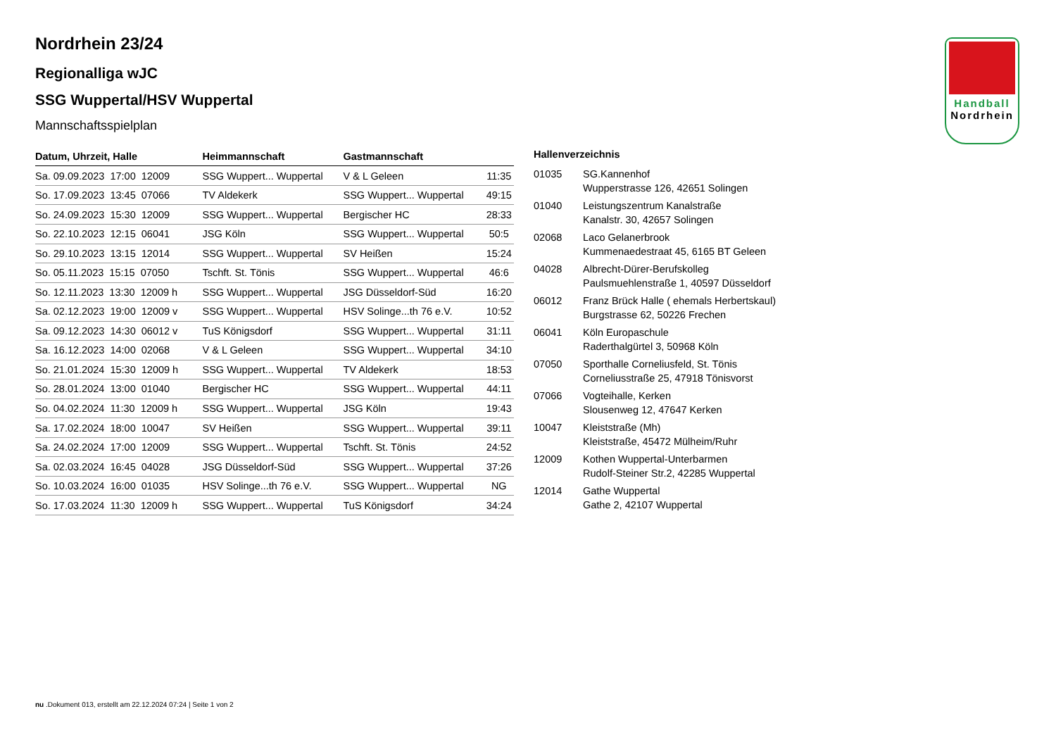Nordrhein 23/24
Regionalliga wJC
SSG Wuppertal/HSV Wuppertal
Mannschaftsspielplan
| Datum, Uhrzeit, Halle | Heimmannschaft | Gastmannschaft | |
| --- | --- | --- | --- |
| Sa. 09.09.2023 17:00 12009 | SSG Wuppert... Wuppertal | V & L Geleen | 11:35 |
| So. 17.09.2023 13:45 07066 | TV Aldekerk | SSG Wuppert... Wuppertal | 49:15 |
| So. 24.09.2023 15:30 12009 | SSG Wuppert... Wuppertal | Bergischer HC | 28:33 |
| So. 22.10.2023 12:15 06041 | JSG Köln | SSG Wuppert... Wuppertal | 50:5 |
| So. 29.10.2023 13:15 12014 | SSG Wuppert... Wuppertal | SV Heißen | 15:24 |
| So. 05.11.2023 15:15 07050 | Tschft. St. Tönis | SSG Wuppert... Wuppertal | 46:6 |
| So. 12.11.2023 13:30 12009 h | SSG Wuppert... Wuppertal | JSG Düsseldorf-Süd | 16:20 |
| Sa. 02.12.2023 19:00 12009 v | SSG Wuppert... Wuppertal | HSV Solinge...th 76 e.V. | 10:52 |
| Sa. 09.12.2023 14:30 06012 v | TuS Königsdorf | SSG Wuppert... Wuppertal | 31:11 |
| Sa. 16.12.2023 14:00 02068 | V & L Geleen | SSG Wuppert... Wuppertal | 34:10 |
| So. 21.01.2024 15:30 12009 h | SSG Wuppert... Wuppertal | TV Aldekerk | 18:53 |
| So. 28.01.2024 13:00 01040 | Bergischer HC | SSG Wuppert... Wuppertal | 44:11 |
| So. 04.02.2024 11:30 12009 h | SSG Wuppert... Wuppertal | JSG Köln | 19:43 |
| Sa. 17.02.2024 18:00 10047 | SV Heißen | SSG Wuppert... Wuppertal | 39:11 |
| Sa. 24.02.2024 17:00 12009 | SSG Wuppert... Wuppertal | Tschft. St. Tönis | 24:52 |
| Sa. 02.03.2024 16:45 04028 | JSG Düsseldorf-Süd | SSG Wuppert... Wuppertal | 37:26 |
| So. 10.03.2024 16:00 01035 | HSV Solinge...th 76 e.V. | SSG Wuppert... Wuppertal | NG |
| So. 17.03.2024 11:30 12009 h | SSG Wuppert... Wuppertal | TuS Königsdorf | 34:24 |
Hallenverzeichnis
| 01035 | SG.Kannenhof Wupperstrasse 126, 42651 Solingen |
| 01040 | Leistungszentrum Kanalstraße Kanalstr. 30, 42657 Solingen |
| 02068 | Laco Gelanerbrook Kummenaedestraat 45, 6165 BT Geleen |
| 04028 | Albrecht-Dürer-Berufskolleg Paulsmuehlenstraße 1, 40597 Düsseldorf |
| 06012 | Franz Brück Halle ( ehemals Herbertskaul) Burgstrasse 62, 50226 Frechen |
| 06041 | Köln Europaschule Raderthalgürtel 3, 50968 Köln |
| 07050 | Sporthalle Corneliusfeld, St. Tönis Corneliusstraße 25, 47918 Tönisvorst |
| 07066 | Vogteihalle, Kerken Slousenweg 12, 47647 Kerken |
| 10047 | Kleiststraße (Mh) Kleiststraße, 45472 Mülheim/Ruhr |
| 12009 | Kothen Wuppertal-Unterbarmen Rudolf-Steiner Str.2, 42285 Wuppertal |
| 12014 | Gathe Wuppertal Gathe 2, 42107 Wuppertal |
Handball
Nordrhein
nu .Dokument 013, erstellt am 22.12.2024 07:24 | Seite 1 von 2